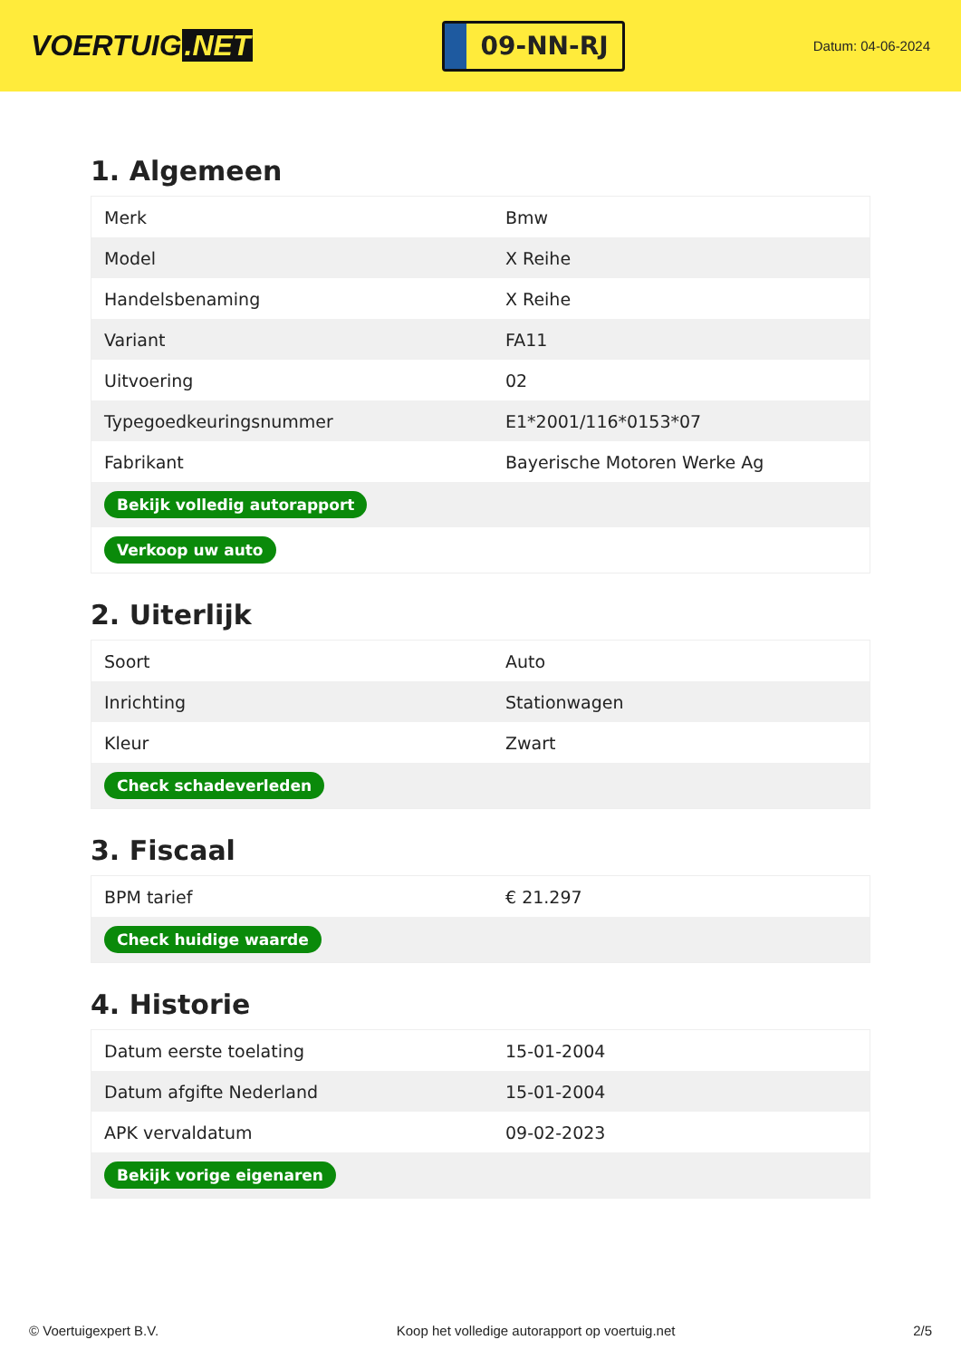VOERTUIG.NET
09-NN-RJ
Datum: 04-06-2024
1. Algemeen
| Merk | Bmw |
| Model | X Reihe |
| Handelsbenaming | X Reihe |
| Variant | FA11 |
| Uitvoering | 02 |
| Typegoedkeuringsnummer | E1*2001/116*0153*07 |
| Fabrikant | Bayerische Motoren Werke Ag |
| Bekijk volledig autorapport | |
| Verkoop uw auto | |
2. Uiterlijk
| Soort | Auto |
| Inrichting | Stationwagen |
| Kleur | Zwart |
| Check schadeverleden | |
3. Fiscaal
| BPM tarief | € 21.297 |
| Check huidige waarde | |
4. Historie
| Datum eerste toelating | 15-01-2004 |
| Datum afgifte Nederland | 15-01-2004 |
| APK vervaldatum | 09-02-2023 |
| Bekijk vorige eigenaren | |
© Voertuigexpert B.V. Koop het volledige autorapport op voertuig.net 2/5